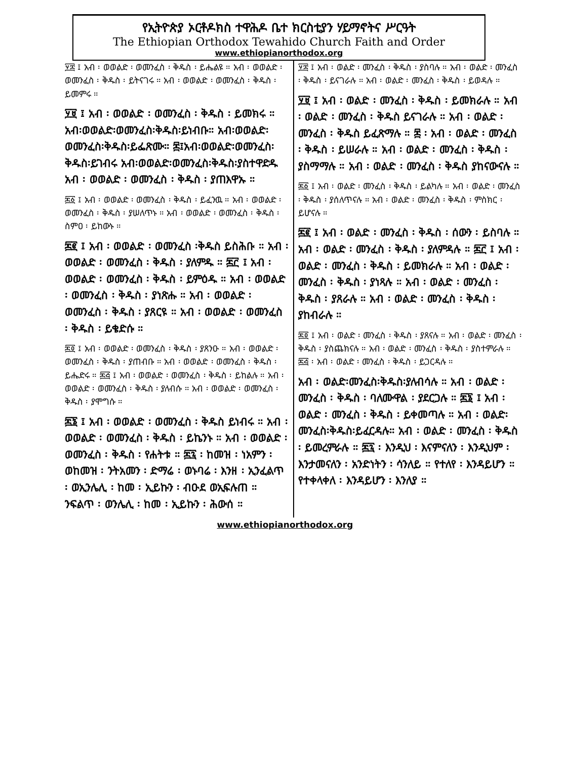የኢትዮጵያ ኦርቶዶክስ ተዋሕዶ ቤተ ክርስቲያን ሃይማኖትና ሥርዓት
The Ethiopian Orthodox Tewahido Church Faith and Order
www.ethiopianorthodox.org
፶፰ ፤ አብ ፡ ወወልድ ፡ ወመንፈስ ፡ ቅዱስ ፡ ይሔልዩ ። አብ ፡ ወወልድ ፡ ወመንፈስ ፡ ቅዱስ ፡ ይትናገሩ ። አብ ፡ ወወልድ ፡ ወመንፈስ ፡ ቅዱስ ፡ ይመምሩ ።
፶፱ ፤ አብ ፡ ወወልድ ፡ ወመንፈስ ፡ ቅዱስ ፡ ይመክሩ ። አብ፡ወወልድ፡ወመንፈስ፡ቅዱስ፡ይነብቡ። አብ፡ወወልድ፡ወመንፈስ፡ቅዱስ፡ይፌጽሙ። ፷፤አብ፡ወወልድ፡ወመንፈስ፡ቅዱስ፡ይገብሩ አብ፡ወወልድ፡ወመንፈስ፡ቅዱስ፡ያስተዋድዱ አብ ፡ ወወልድ ፡ ወመንፈስ ፡ ቅዱስ ፡ ያጠእዋኡ ።
፷፩ ፤ አብ ፡ ወወልድ ፡ ወመንፈስ ፡ ቅዱስ ፡ ይፈንዉ ። አብ ፡ ወወልድ ፡ ወመንፈስ ፡ ቅዱስ ፡ ያሠለጥኑ ። አብ ፡ ወወልድ ፡ ወመንፈስ ፡ ቅዱስ ፡ ስምዐ ፡ ይከውኑ ።
፷፪ ፤ አብ ፡ ወወልድ ፡ ወመንፈስ ፡ቅዱስ ይስሕቡ ። አብ ፡ ወወልድ ፡ ወመንፈስ ፡ ቅዱስ ፡ ያለምዱ ። ፷፫ ፤ አብ ፡ ወወልድ ፡ ወመንፈስ ፡ ቅዱስ ፡ ይምዕዱ ። አብ ፡ ወወልድ ፡ ወመንፈስ ፡ ቅዱስ ፡ ያነጽሑ ። አብ ፡ ወወልድ ፡ ወመንፈስ ፡ ቅዱስ ፡ ያጸርዩ ። አብ ፡ ወወልድ ፡ ወመንፈስ ፡ ቅዱስ ፡ ይቄድሱ ።
፷፬ ፤ አብ ፡ ወወልድ ፡ ወመንፈስ ፡ ቅዱስ ፡ ያጸንዑ ። አብ ፡ ወወልድ ፡ ወመንፈስ ፡ ቅዱስ ፡ ያጠብቡ ። አብ ፡ ወወልድ ፡ ወመንፈስ ፡ ቅዱስ ፡ ይሔድሩ ። ፷፭ ፤ አብ ፡ ወወልድ ፡ ወመንፈስ ፡ ቅዱስ ፡ ይከልሉ ። አብ ፡ ወወልድ ፡ ወመንፈስ ፡ ቅዱስ ፡ ያለብሱ ። አብ ፡ ወወልድ ፡ ወመንፈስ ፡ ቅዱስ ፡ ያሞግሱ ።
፷፮ ፤ አብ ፡ ወወልድ ፡ ወመንፈስ ፡ ቅዱስ ይነብሩ ። አብ ፡ ወወልድ ፡ ወመንፈስ ፡ ቅዱስ ፡ ይኬንኑ ። አብ ፡ ወወልድ ፡ ወመንፈስ ፡ ቅዱስ ፡ የሐትቱ ። ፷፯ ፡ ከመዝ ፡ ነአምን ፡ ወከመዝ ፡ ንትአመን ፡ ድማሬ ፡ ወኑባሬ ፡ እንዘ ፡ ኢንፈልጥ ፡ ወኢንሌሊ ፡ ከመ ፡ ኢይኩን ፡ ብዑደ ወኢፍሉጠ ። ንፍልጥ ፡ ወንሌሊ ፡ ከመ ፡ ኢይኩን ፡ ሕውሰ ።
፶፰ ፤ አብ ፡ ወልድ ፡ መንፈስ ፡ ቅዱስ ፡ ያስባሉ ። አብ ፡ ወልድ ፡ መንፈስ ፡ ቅዱስ ፡ ይናገራሉ ። አብ ፡ ወልድ ፡ መንፈስ ፡ ቅዱስ ፡ ይወዳሉ ።
፶፱ ፤ አብ ፡ ወልድ ፡ መንፈስ ፡ ቅዱስ ፡ ይመክራሉ ። አብ ፡ ወልድ ፡ መንፈስ ፡ ቅዱስ ይናገራሉ ። አብ ፡ ወልድ ፡ መንፈስ ፡ ቅዱስ ይፈጽማሉ ። ፷ ፡ አብ ፡ ወልድ ፡ መንፈስ ፡ ቅዱስ ፡ ይሠራሉ ። አብ ፡ ወልድ ፡ መንፈስ ፡ ቅዱስ ፡ ያስማማሉ ። አብ ፡ ወልድ ፡ መንፈስ ፡ ቅዱስ ያከናውናሉ ።
፷፩ ፤ አብ ፡ ወልድ ፡ መንፈስ ፡ ቅዱስ ፡ ይልካሉ ። አብ ፡ ወልድ ፡ መንፈስ ፡ ቅዱስ ፡ ያሰለጥናሉ ። አብ ፡ ወልድ ፡ መንፈስ ፡ ቅዱስ ፡ ምስክር ፡ ይሆናሉ ።
፷፪ ፤ አብ ፡ ወልድ ፡ መንፈስ ፡ ቅዱስ ፡ ሰውን ፡ ይስባሉ ። አብ ፡ ወልድ ፡ መንፈስ ፡ ቅዱስ ፡ ያለምዳሉ ። ፷፫ ፤ አብ ፡ ወልድ ፡ መንፈስ ፡ ቅዱስ ፡ ይመክራሉ ። አብ ፡ ወልድ ፡ መንፈስ ፡ ቅዱስ ፡ ያነጻሉ ። አብ ፡ ወልድ ፡ መንፈስ ፡ ቅዱስ ፡ ያጸራሉ ። አብ ፡ ወልድ ፡ መንፈስ ፡ ቅዱስ ፡ ያከብራሉ ።
፷፬ ፤ አብ ፡ ወልድ ፡ መንፈስ ፡ ቅዱስ ፡ ያጸናሉ ። አብ ፡ ወልድ ፡ መንፈስ ፡ ቅዱስ ፡ ያስጨክናሉ ። አብ ፡ ወልድ ፡ መንፈስ ፡ ቅዱስ ፡ ያስተምራሉ ። ፷፭ ፡ አብ ፡ ወልድ ፡ መንፈስ ፡ ቅዱስ ፡ ይጋርዳሉ ።
አብ ፡ ወልድ፡መንፈስ፡ቅዱስ፡ያለብሳሉ ። አብ ፡ ወልድ ፡ መንፈስ ፡ ቅዱስ ፡ ባለሙዋል ፡ ያደርጋሉ ። ፷፮ ፤ አብ ፡ ወልድ ፡ መንፈስ ፡ ቅዱስ ፡ ይቀመጣሉ ። አብ ፡ ወልድ፡መንፈስ፡ቅዱስ፡ይፈርዳሉ። አብ ፡ ወልድ ፡ መንፈስ ፡ ቅዱስ ፡ ይመረምራሉ ። ፷፯ ፡ እንዲህ ፡ እናምናለን ፡ እንዲህም ፡ እንታመናለን ፡ አንድነትን ፡ ሳንለይ ። የተለየ ፡ እንዳይሆን ። የተቀላቀለ ፡ እንዳይሆን ፡ እንለያ ።
www.ethiopianorthodox.org